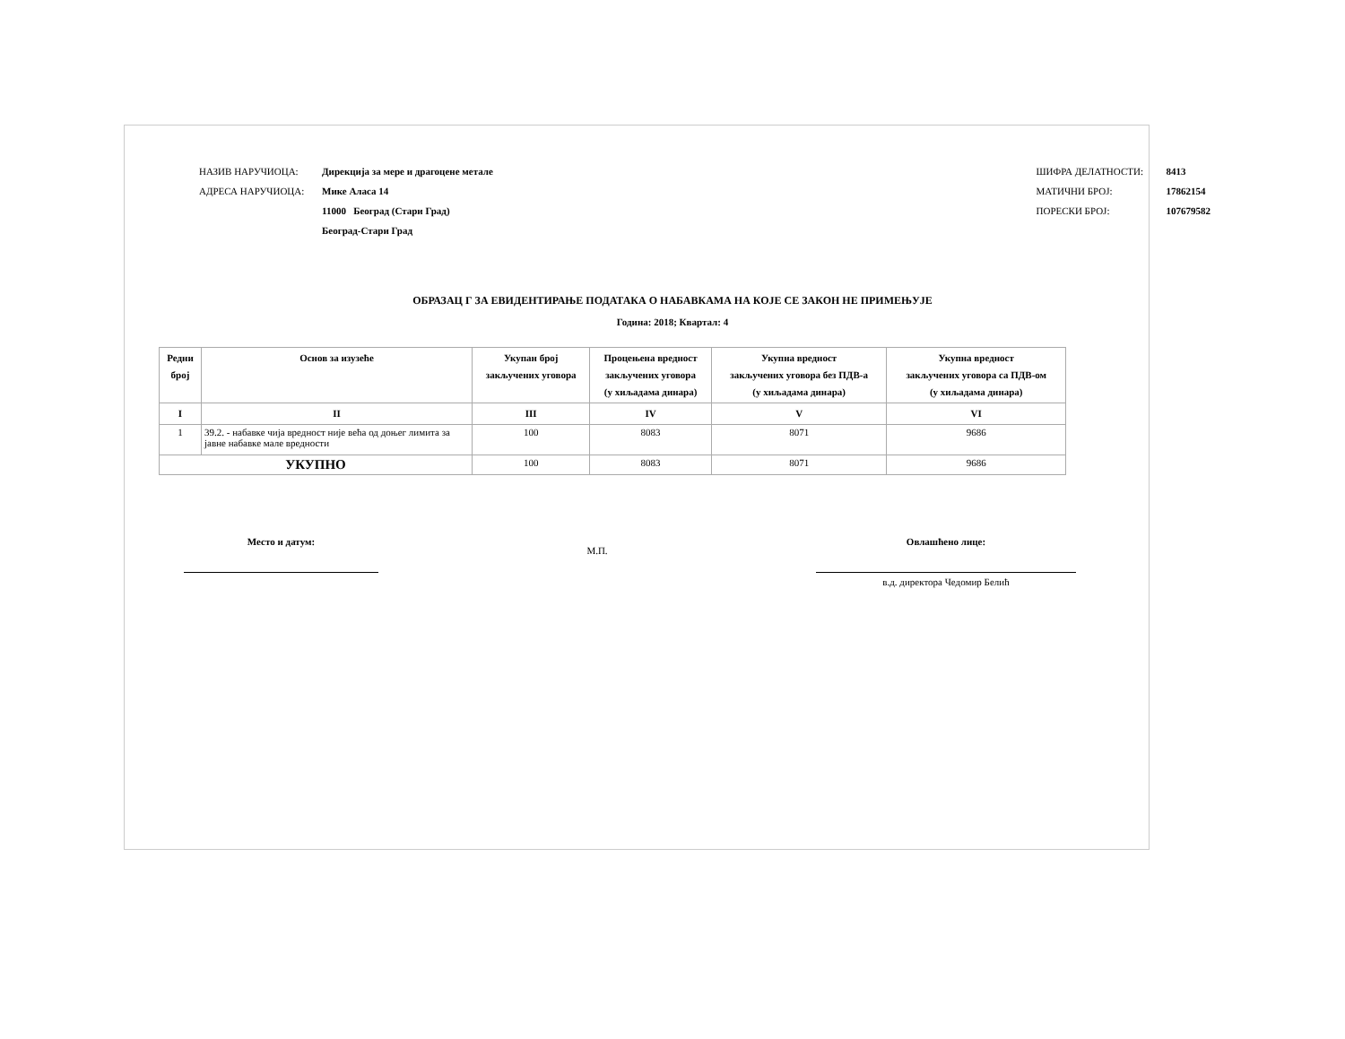НАЗИВ НАРУЧИОЦА: Дирекција за мере и драгоцене метале
АДРЕСА НАРУЧИОЦА: Мике Аласа 14
11000 Београд (Стари Град)
Београд-Стари Град
ШИФРА ДЕЛАТНОСТИ: 8413
МАТИЧНИ БРОЈ: 17862154
ПОРЕСКИ БРОЈ: 107679582
ОБРАЗАЦ Г ЗА ЕВИДЕНТИРАЊЕ ПОДАТАКА О НАБАВКАМА НА КОЈЕ СЕ ЗАКОН НЕ ПРИМЕЊУЈЕ
Година: 2018; Квартал: 4
| Редни број | Основ за изузеће | Укупан број закључених уговора | Процењена вредност закључених уговора (у хиљадама динара) | Укупна вредност закључених уговора без ПДВ-а (у хиљадама динара) | Укупна вредност закључених уговора са ПДВ-ом (у хиљадама динара) |
| --- | --- | --- | --- | --- | --- |
| I | II | III | IV | V | VI |
| 1 | 39.2. - набавке чија вредност није већа од доњег лимита за јавне набавке мале вредности | 100 | 8083 | 8071 | 9686 |
| УКУПНО | | 100 | 8083 | 8071 | 9686 |
Место и датум:
М.П.
Овлашћено лице:
в.д. директора Чедомир Белић